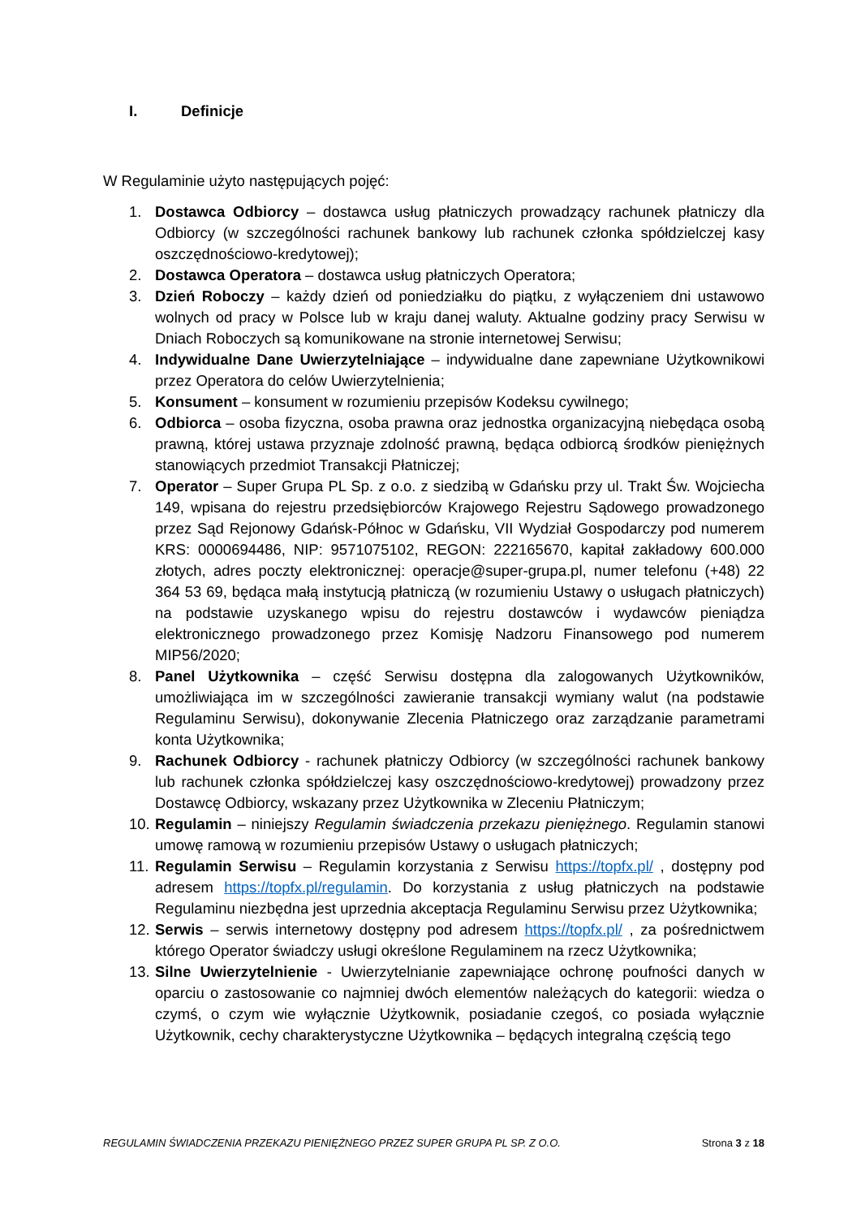I. Definicje
W Regulaminie użyto następujących pojęć:
1. Dostawca Odbiorcy – dostawca usług płatniczych prowadzący rachunek płatniczy dla Odbiorcy (w szczególności rachunek bankowy lub rachunek członka spółdzielczej kasy oszczędnościowo-kredytowej);
2. Dostawca Operatora – dostawca usług płatniczych Operatora;
3. Dzień Roboczy – każdy dzień od poniedziałku do piątku, z wyłączeniem dni ustawowo wolnych od pracy w Polsce lub w kraju danej waluty. Aktualne godziny pracy Serwisu w Dniach Roboczych są komunikowane na stronie internetowej Serwisu;
4. Indywidualne Dane Uwierzytelniające – indywidualne dane zapewniane Użytkownikowi przez Operatora do celów Uwierzytelnienia;
5. Konsument – konsument w rozumieniu przepisów Kodeksu cywilnego;
6. Odbiorca – osoba fizyczna, osoba prawna oraz jednostka organizacyjną niebędąca osobą prawną, której ustawa przyznaje zdolność prawną, będąca odbiorcą środków pieniężnych stanowiących przedmiot Transakcji Płatniczej;
7. Operator – Super Grupa PL Sp. z o.o. z siedzibą w Gdańsku przy ul. Trakt Św. Wojciecha 149, wpisana do rejestru przedsiębiorców Krajowego Rejestru Sądowego prowadzonego przez Sąd Rejonowy Gdańsk-Północ w Gdańsku, VII Wydział Gospodarczy pod numerem KRS: 0000694486, NIP: 9571075102, REGON: 222165670, kapitał zakładowy 600.000 złotych, adres poczty elektronicznej: operacje@super-grupa.pl, numer telefonu (+48) 22 364 53 69, będąca małą instytucją płatniczą (w rozumieniu Ustawy o usługach płatniczych) na podstawie uzyskanego wpisu do rejestru dostawców i wydawców pieniądza elektronicznego prowadzonego przez Komisję Nadzoru Finansowego pod numerem MIP56/2020;
8. Panel Użytkownika – część Serwisu dostępna dla zalogowanych Użytkowników, umożliwiająca im w szczególności zawieranie transakcji wymiany walut (na podstawie Regulaminu Serwisu), dokonywanie Zlecenia Płatniczego oraz zarządzanie parametrami konta Użytkownika;
9. Rachunek Odbiorcy - rachunek płatniczy Odbiorcy (w szczególności rachunek bankowy lub rachunek członka spółdzielczej kasy oszczędnościowo-kredytowej) prowadzony przez Dostawcę Odbiorcy, wskazany przez Użytkownika w Zleceniu Płatniczym;
10. Regulamin – niniejszy Regulamin świadczenia przekazu pieniężnego. Regulamin stanowi umowę ramową w rozumieniu przepisów Ustawy o usługach płatniczych;
11. Regulamin Serwisu – Regulamin korzystania z Serwisu https://topfx.pl/ , dostępny pod adresem https://topfx.pl/regulamin. Do korzystania z usług płatniczych na podstawie Regulaminu niezbędna jest uprzednia akceptacja Regulaminu Serwisu przez Użytkownika;
12. Serwis – serwis internetowy dostępny pod adresem https://topfx.pl/ , za pośrednictwem którego Operator świadczy usługi określone Regulaminem na rzecz Użytkownika;
13. Silne Uwierzytelnienie - Uwierzytelnianie zapewniające ochronę poufności danych w oparciu o zastosowanie co najmniej dwóch elementów należących do kategorii: wiedza o czymś, o czym wie wyłącznie Użytkownik, posiadanie czegoś, co posiada wyłącznie Użytkownik, cechy charakterystyczne Użytkownika – będących integralną częścią tego
REGULAMIN ŚWIADCZENIA PRZEKAZU PIENIĘŻNEGO PRZEZ SUPER GRUPA PL SP. Z O.O. Strona 3 z 18